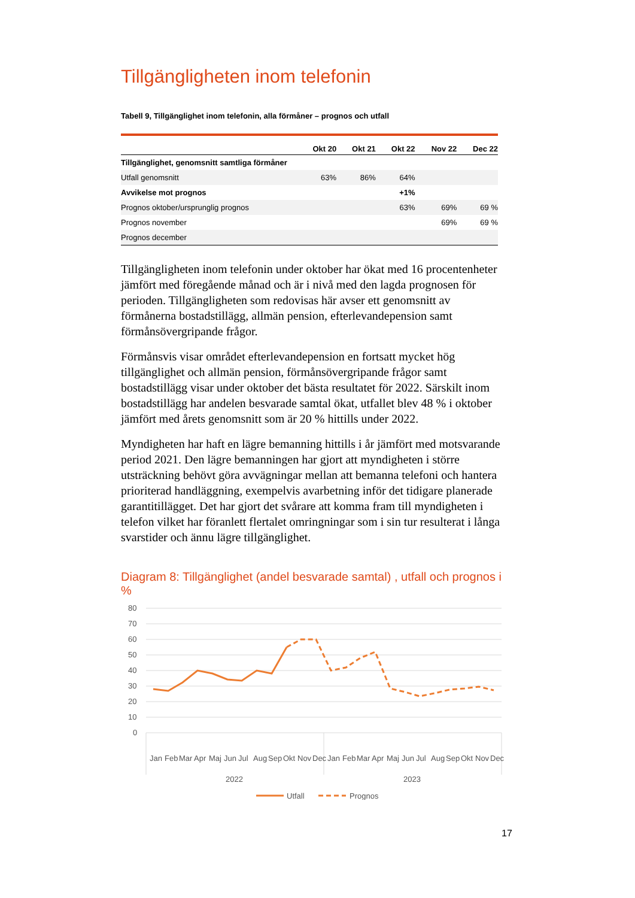Tillgängligheten inom telefonin
Tabell 9, Tillgänglighet inom telefonin, alla förmåner – prognos och utfall
| | Okt 20 | Okt 21 | Okt 22 | Nov 22 | Dec 22 |
| --- | --- | --- | --- | --- | --- |
| Tillgänglighet, genomsnitt samtliga förmåner | | | | | |
| Utfall genomsnitt | 63% | 86% | 64% | | |
| Avvikelse mot prognos | | | +1% | | |
| Prognos oktober/ursprunglig prognos | | | 63% | 69% | 69 % |
| Prognos november | | | | 69% | 69 % |
| Prognos december | | | | | |
Tillgängligheten inom telefonin under oktober har ökat med 16 procentenheter jämfört med föregående månad och är i nivå med den lagda prognosen för perioden. Tillgängligheten som redovisas här avser ett genomsnitt av förmånerna bostadstillägg, allmän pension, efterlevandepension samt förmånsövergripande frågor.
Förmånsvis visar området efterlevandepension en fortsatt mycket hög tillgänglighet och allmän pension, förmånsövergripande frågor samt bostadstillägg visar under oktober det bästa resultatet för 2022. Särskilt inom bostadstillägg har andelen besvarade samtal ökat, utfallet blev 48 % i oktober jämfört med årets genomsnitt som är 20 % hittills under 2022.
Myndigheten har haft en lägre bemanning hittills i år jämfört med motsvarande period 2021. Den lägre bemanningen har gjort att myndigheten i större utsträckning behövt göra avvägningar mellan att bemanna telefoni och hantera prioriterad handläggning, exempelvis avarbetning inför det tidigare planerade garantitillägget. Det har gjort det svårare att komma fram till myndigheten i telefon vilket har föranlett flertalet omringningar som i sin tur resulterat i långa svarstider och ännu lägre tillgänglighet.
Diagram 8: Tillgänglighet (andel besvarade samtal) , utfall och prognos i %
80
70
60
50
40
30
20
10
0
Jan
Feb
Mar
Apr
Maj
Jun
Jul
Aug
Sep
Okt
Nov
Dec
Jan
Feb
Mar
Apr
Maj
Jun
Jul
Aug
Sep
Okt
Nov
Dec
2022
2023
Utfall
Prognos
17